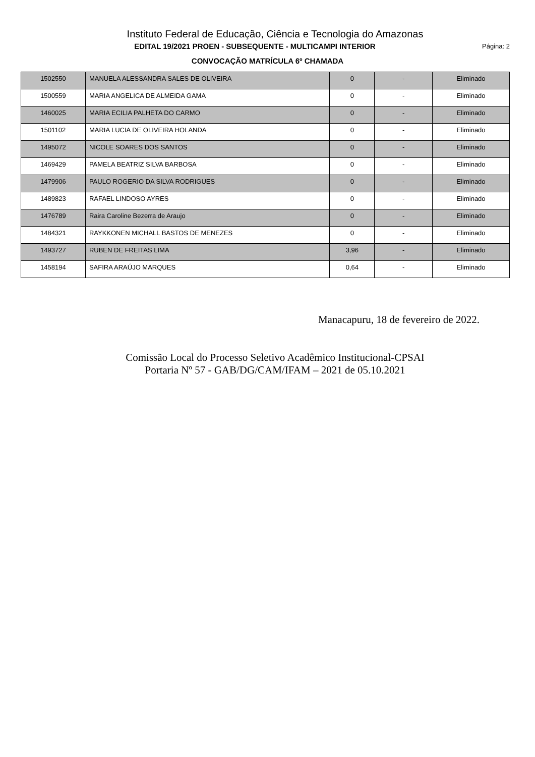Instituto Federal de Educação, Ciência e Tecnologia do Amazonas
EDITAL 19/2021 PROEN - SUBSEQUENTE - MULTICAMPI INTERIOR
Página: 2
CONVOCAÇÃO MATRÍCULA 6º CHAMADA
| 1502550 | MANUELA ALESSANDRA SALES DE OLIVEIRA | 0 | - | Eliminado |
| 1500559 | MARIA ANGELICA DE ALMEIDA GAMA | 0 | - | Eliminado |
| 1460025 | MARIA ECILIA PALHETA DO CARMO | 0 | - | Eliminado |
| 1501102 | MARIA LUCIA DE OLIVEIRA HOLANDA | 0 | - | Eliminado |
| 1495072 | NICOLE SOARES DOS SANTOS | 0 | - | Eliminado |
| 1469429 | PAMELA BEATRIZ SILVA BARBOSA | 0 | - | Eliminado |
| 1479906 | PAULO ROGERIO DA SILVA RODRIGUES | 0 | - | Eliminado |
| 1489823 | RAFAEL LINDOSO AYRES | 0 | - | Eliminado |
| 1476789 | Raira Caroline Bezerra de Araujo | 0 | - | Eliminado |
| 1484321 | RAYKKONEN MICHALL BASTOS DE MENEZES | 0 | - | Eliminado |
| 1493727 | RUBEN DE FREITAS LIMA | 3,96 | - | Eliminado |
| 1458194 | SAFIRA ARAÚJO MARQUES | 0,64 | - | Eliminado |
Manacapuru, 18 de fevereiro de 2022.
Comissão Local do Processo Seletivo Acadêmico Institucional-CPSAI
Portaria Nº 57 - GAB/DG/CAM/IFAM – 2021 de 05.10.2021